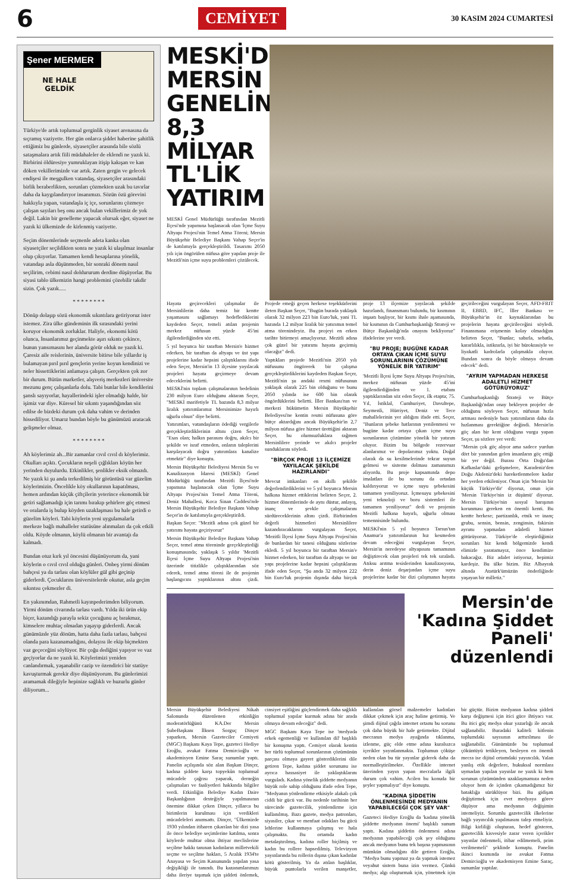6
CEMİYET
30 KASIM 2024 CUMARTESİ
Şener MERMER
NE HALE GELDİK
Türkiye'de artık toplumsal gerginlik siyaset arenasına da sıçramış vaziyette. Her gün onlarca şiddet haberine şahitlik ettiğimiz bu günlerde, siyasetçiler arasında bile sözlü sataşmalara artık fiili müdahaleler de eklendi ne yazık ki. Birbirini öldüresiye yumruklayan itişip kakışan ve kan döken vekillerimizde var artık. Zaten gergin ve gelecek endişesi ile meşgulken vatandaş, siyasetçiler arasındaki birlik beraberlikten, sorunları çözmekten uzak bu tavırlar daha da kaygılandırıyor insanımızı. Sözün özü görevini hakkıyla yapan, vatandaşla iç içe, sorunlarını çözmeye çalışan sayıları beş onu ancak bulan vekillerimiz de yok değil. Lakin bir genelleme yapacak olursak eğer, siyaset ne yazık ki ülkemizde de kirlenmiş vaziyette.
Seçim dönemlerinde seçmenle adeta kanka olan siyasetçiler seçildikten sonra ne yazık ki ulaşılmaz insanlar olup çıkıyorlar. Tamamen kendi hesaplarına yönelik, vatandaşı asla düşünmeden, bir sonraki dönem nasıl seçilirim, cebimi nasıl doldururum derdine düşüyorlar. Bu siyasi tablo ülkemizin hangi problemini çözebilir takdir sizin. Çok yazık.....
* * * * * * * *
Dönüp dolaşıp sözü ekonomik sıkıntılara getiriyoruz ister istemez. Zira ülke gündeminin ilk sırasındaki yerini koruyor ekonomik zorluklar. Haliyle, ekonomi kötü olunca, İnsanlarımız geçinmekte aşırı sıkıntı çekince, bunun yansımasını her alanda görür olduk ne yazık ki. Çaresiz aile reislerinin, üniversite bitirse bile yıllardır iş bulamayan pırıl pırıl gençlerin yerine koyun kendinizi ve neler hissettiklerini anlamaya çalışın. Gerçekten çok zor bir durum. Bütün marketler, alışveriş merkezleri üniversite mezunu genç çalışanlarla dolu. Tabi bunlar bile kendilerini şanslı sayıyorlar, hayallerindeki işler olmadığı halde, bir işimiz var diye. Küresel bir sıkıntı yaşandığından söz edilse de bizdeki durum çok daha vahim ve derinden hissediliyor. Umarız bundan böyle bu günümüzü aratacak gelişmeler olmaz.
* * * * * * * *
Ah köylerimiz ah...Bir zamanlar cıvıl cıvıl dı köylerimiz. Okulları açıktı. Çocukların neşeli çığlıkları köyün her yerinden duyulurdu. Etkinlikler, şenlikler eksik olmazdı. Ne yazık ki şu anda terkedilmiş bir görüntüsü var güzelim köylerimizin. Öncelikle köy okullarının kapatılması, hemen ardından küçük çiftçilerin yeterince ekonomik bir getiri sağlamadığı için tarımı bırakıp şehirlere göç etmesi ve oralarda iş bulup köyden uzaklaşması bu hale getirdi o güzelim köyleri. Tabi köylerin yeni uygulamalarla merkeze bağlı mahalleler statüsüne alınmaları da çok etkili oldu. Köyde olmanın, köylü olmanın bir avantajı da kalmadı.
Bundan otuz kırk yıl öncesini düşünüyorum da, yani köylerin o cıvıl cıvıl olduğu günleri. Onbeş yirmi dönüm bahçesi ya da tarlası olan köylüler gül gibi geçinip giderlerdi. Çocuklarını üniversitelerde okutur, asla geçim sıkıntısı çekmezler di.
En yakınımdan, Rahmetli kayınpederimden biliyorum. Yirmi dönüm civarında tarlası vardı. Yılda iki ürün ekip biçer, kazandığı parayla sekiz çocuğunu aç bırakmaz, kimselere muhtaç olmadan yaşayıp giderlerdi. Ancak günümüzde yüz dönüm, hatta daha fazla tarlası, bahçesi olanda para kazanamadığını, dolayısı ile ekip biçmekten vaz geçeceğini söylüyor. Bir çoğu dediğini yapıyor ve vaz geçiyorlar da ne yazık ki. Köylerimizi yeniden canlandırmak, yaşanabilir cazip ve özendirici bir statüye kavuşturmak gerekir diye düşünüyorum. Bu günlerimizi aramamak dileğiyle hepinize sağlıklı ve huzurlu günler diliyorum...
MESKİ'DEN MERSİN GENELİNE 8,3 MİLYAR TL'LİK YATIRIM
MESKİ Genel Müdürlüğü tarafından Mezitli İlçesi'nde yapımına başlanacak olan 'İçme Suyu Altyapı Projesi'nin Temel Atma Töreni; Mersin Büyükşehir Belediye Başkanı Vahap Seçer'in de katılımıyla gerçekleştirildi. Tasarımı 2050 yılı için öngörülen nüfusa göre yapılan proje ile Mezitli'nin içme suyu problemleri çözülecek.
Hayata geçirecekleri çalışmalar ile Mersinlilerin daha temiz bir kentte yaşamasını sağlamayı hedeflediklerini kaydeden Seçer, temeli atılan projenin merkez nüfusun yüzde 45'ini ilgilendirdiğinden söz etti.
5 yıl boyunca bir taraftan Mersin'e hizmet ederken, bir taraftan da altyapı ve üst yapı projelerine kadar hepsini çalıştıklarını ifade eden Seçer, Mersin'in 13 ilçesine yayılacak projeleri hayata geçirmeye devam edeceklerini belirtti.
MESKİ'nin toplam çalışmalarının bedelinin 230 milyon Euro olduğunu aktaran Seçer, "MESKİ marifetiyle TL bazında 8,3 milyar liralık yatırımlarımız Mersinimize hayırlı uğurlu olsun" diye belirtti.
Yatırımları, vatandaşların ödediği vergilerle gerçekleştirdiklerinin altını çizen Seçer, "Esas olan; halkın parasını doğru, akılcı bir şekilde ve israf etmeden, onların taleplerini karşılayacak doğru yatırımlara kanalize etmektir" diye konuştu.
Mersin Büyükşehir Belediyesi Mersin Su ve Kanalizasyon İdaresi (MESKİ) Genel Müdürlüğü tarafından Mezitli İlçesi'nde yapımına başlanacak olan 'İçme Suyu Altyapı Projesi'nin Temel Atma Töreni, Deniz Mahallesi, Koca Sinan Caddesi'nde Mersin Büyükşehir Belediye Başkanı Vahap Seçer'in de katılımıyla gerçekleştirildi.
Başkan Seçer: "Mezitli adına çok güzel bir yatırımı hayata geçiriyoruz"
Mersin Büyükşehir Belediye Başkanı Vahap Seçer, temel atma töreninde gerçekleştirdiği konuşmasında; yaklaşık 5 yıldır 'Mezitli İlçesi İçme Suyu Altyapı Projesi'nin üzerinde titizlikle çalıştıklarından söz ederek, temel atma töreni ile de projenin başlangıcını yaptıklarının altını çizdi. Projede emeği geçen herkese teşekkürlerini ileten Başkan Seçer, "Bugün burada yaklaşık olarak 32 milyon 223 bin Euro'luk, yani TL bazında 1.2 milyar liralık bir yatırımın temel atma törenindeyiz. Bu projeyi en erken tarihte bitirmeyi amaçlıyoruz. Mezitli adına çok güzel bir yatırımı hayata geçirmiş olacağız" dedi.
Yaptıkları projede Mezitli'nin 2050 yılı nüfusunu öngörerek bir çalışma gerçekleştirdiklerini kaydeden Başkan Seçer, Mezitli'nin şu andaki resmi nüfusunun yaklaşık olarak 225 bin olduğunu ve bunu 2050 yılında ise 600 bin olarak öngördüklerini belirtti. İller Bankası'nın ve merkezi hükümetin Mersin Büyükşehir Belediyesi'ne kentin resmi nüfusuna göre bütçe aktardığını ancak Büyükşehir'in 2,7 milyon nüfusa göre hizmet ürettiğini aktaran Seçer, bu olumsuzluklara rağmen Mersinlilere yerinde ve akılcı projeler sunduklarını söyledi.
"BİRÇOK PROJE 13 İLÇEMİZE YAYILACAK ŞEKİLDE HAZIRLANDI"
Mevcut imkanları en akıllı şekilde değerlendirdiklerini ve 5 yıl boyunca Mersin halkına hizmet ettiklerini belirten Seçer, 2. hizmet dönemlerinde de aynı düstur, anlayış, inanç ve şevkle çalışmalarını sürdüreceklerinin altını çizdi. Birbirinden değerli hizmetleri Mersinlilere kazandıracaklarını vurgulayan Seçer, 'Mezitli İlçesi İçme Suyu Altyapı Projesi'nin de bunlardan bir tanesi olduğunu sözlerine ekledi. 5 yıl boyunca bir taraftan Mersin'e hizmet ederken, bir taraftan da altyapı ve üst yapı projelerine kadar hepsini çalıştıklarını ifade eden Seçer, "Şu anda 32 milyon 222 bin Euro'luk projenin dışında daha birçok proje 13 ilçemize yayılacak şekilde hazırlandı, finansmanı bulundu, bir kısmının inşaatı başlıyor, bir kısmı ihale aşamasında, bir kısmının da Cumhurbaşkanlığı Strateji ve Bütçe Başkanlığı'nda onayını bekliyoruz" ifadelerine yer verdi.
"BU PROJE; BUGÜNE KADAR ORTAYA ÇIKAN İÇME SUYU SORUNLARININ ÇÖZÜMÜNE YÖNELİK BİR YATIRIM"
'Mezitli İlçesi İçme Suyu Altyapı Projesi'nin, merkez nüfusun yüzde 45'ini ilgilendirdiğinden ve 1. etabını yaptıklarından söz eden Seçer, ilk etapta; 75. Yıl, İstiklal, Cumhuriyet, Davultepe, Seymenli, Hürriyet, Deniz ve Tece mahallelerinin yer aldığını ifade etti. Seçer, "Bunların şebeke hatlarının yenilenmesi ve bugüne kadar ortaya çıkan içme suyu sorunlarının çözümüne yönelik bir yatırım oluyor. Bizim bu bölgede rezervuar alanlarımız ve depolarımız yoktu. Doğal olarak da su kesilmelerinde tekrar suyun gelmesi ve sisteme dolması zamanımızı alıyordu. Bu proje kapsamında depo imalatları ile bu sorunu da ortadan kaldırıyoruz ve içme suyu şebekesini tamamen yeniliyoruz. İçmesuyu şebekesini yeni teknoloji ve boru sistemleri ile tamamen yeniliyoruz" dedi ve projenin Mezitli halkına hayırlı, uğurlu olması temennisinde bulundu.
MESKİ'nin 5 yıl boyunca Tarsus'tan Anamur'a yatırımlarının hız kesmeden devam edeceğini vurgulayan Seçer, Mersin'in neredeyse altyapısını tamamının değiştirecek olan projeleri tek tek sıraladı. Atıksu arıtma tesislerinden kanalizasyona, derin deniz deşarjından içme suyu projelerine kadar bir dizi çalışmanın hayata geçirileceğini vurgulayan Seçer, AFD-FRIT II, EBRD, IFC, İller Bankası ve Büyükşehir'in öz kaynaklarından bu projelerin hayata geçirileceğini söyledi. Finansmana erişmenin kolay olmadığını belirten Seçer, "Bunlar; sabırla, sebatla, kararlılıkla, istikrarla, iyi bir bürokrasiyle ve liyakatli kadrolarla çalışmakla oluyor. Bundan sonra da böyle olmaya devam edecek" dedi.
"AYRIM YAPMADAN HERKESE ADALETLİ HİZMET GÖTÜRÜYORUZ"
Cumhurbaşkanlığı Strateji ve Bütçe Başkanlığı'ndan onay bekleyen projeler de olduğunu söyleyen Seçer, nüfusun hızla artması nedeniyle bazı yatırımların daha da hızlanması gerektiğine değindi. Mersin'in göç alan bir kent olduğuna vurgu yapan Seçer, şu sözlere yer verdi:
"Mersin çok göç alıyor ama sadece yurdun dört bir yanından gelen insanların göç ettiği bir yer değil. Burası Orta Doğu'dan Kafkaslar'daki gelişmelere, Karadeniz'den Doğu Akdeniz'deki hareketlenmelere kadar her yerden etkileniyor. Onun için 'Mersin bir küçük Türkiye'dir' diyoruz, onun için 'Mersin Türkiye'nin iz düşümü' diyoruz. Mersin Türkiye'nin sosyal barışının korunması gereken en önemli kenti. Bu kentte herkese; partizanlık, etnik ve inanç grubu, sensin, bensin, zenginsin, fakirsin ayrımı yapmadan adaletli hizmet götürüyoruz. Türkiye'de eleştirdiğimiz sorunları biz kendi bölgemizde kendi elimizle yaratamayız, önce kendimize bakacağız. Biz adalet istiyoruz, hepimiz kardeşiz. Bu ülke bizim. Biz Albayrak altında Atatürk'ümüzün önderliğinde yaşayan bir milletiz."
Mersin'de 'Kadına Şiddet Paneli' düzenlendi
Mersin Büyükşehir Belediyesi Nikah Salonunda düzenlenen etkinliğin moderatörlüğünü KA.Der Mersin ŞubeBaşkanı İlksen Sorguç Dinçer yaparken, Mersin Gazeteciler Cemiyeti (MGC) Başkanı Kaya Tepe, gazeteci Hediye Eroğlu, avukat Fatma Demircioğlu ve akademisyen Emine Saraç sunumlar yaptı. Panelin açılışında söz alan Başkan Dinçer, kadına şiddete karşı topyekûn toplumsal mücadele çağrısı yaparak, derneğin çalışmaları ve faaliyetleri hakkında bilgiler verdi. Etkinliğin Belediye Kadın Daire Başkanlığının desteğiyle yapılmasının önemine dikkat çeken Dinçer, yıllarca bu birimlerin kurulması için verdikleri mücadeleleri anımsattı. Dinçer, "Ülkemizde 1930 yılından itibaren çıkarılan bir dizi yasa ile önce belediye seçimlerine katılma, sonra köylerde muhtar olma ihtiyar meclislerine seçilme hakkı tanınan kadınların milletvekili seçme ve seçilme hakları, 5 Aralık 1934'te Anayasa ve Seçim Kanununda yapılan yasa değişikliği ile tanındı. Bu kazanımlarımızı daha ileriye taşımak için şiddeti önlemek, cinsiyet eşitliğini güçlendirmek daha sağlıklı toplumsal yapılar kurmak adına bir arada olmaya devam edeceğiz" dedi.
MGC Başkanı Kaya Tepe ise 'medyada erkek egemenliği ve kullanılan dil' başlıklı bir konuşma yaptı. Cemiyet olarak kentin her türlü toplumsal sorunlarının çözümünün parçası olmaya gayret gösterdiklerini dile getiren Tepe, kadına şiddet sorununu ise ayrıca hassasiyet ile yaklaştıklarını vurguladı. Kadına yönelik şiddette medyanın büyük role sahip olduğunu ifade eden Tepe, "Medyanın yönlendirme etkisiyle alakalı çok ciddi bir gücü var. Bu nedenle tarihinin her sürecinde gazetecilik, yönlendirme için kullanılmış. Bazı gazete, medya patronları, siyasiler, çıkar ve menfaat odakları bu gücü lehlerine kullanmaya çalışmış ve hala çalışmakta. Bu ortamda kadın metalaştırılmış, kadına roller biçilmiş ve kadın bu rollere hapsedilmiş. Televizyon yayınlarında bu rollerin dışına çıkan kadınlar kötü gösterilmiş. Ya da atılan başlıklar, büyük puntolarla verilen manşetler, kullanılan görsel malzemeler kadınları dikkat çekmek için araç haline getirmiş. Ve şimdi dijital çağda internet ortamı bu sorunu çok daha büyük bir hale getirmekte. Dijital mecranın medya ayağında tıklanma, izlenme, güç elde etme adına kuralsızca içerikler yayınlanmakta. Toplumun çöküşe neden olan bu tür yayınlar giderek daha da normalleştirilmekte. Özellikle internet üzerinden yayın yapan mecralarla ilgili durum çok vahim. Acilen bu konuda bir şeyler yapmalıyız" diye konuştu.
"KADINA ŞİDDETİN ÖNLENMESİNDE MEDYANIN YAPABİLECEĞİ ÇOK ŞEY VAR"
Gazeteci Hediye Eroğlu da 'kadına yönelik şiddette medyanın önemi' başlıklı sunum yaptı. Kadına şiddetin önlenmesi adına medyanın yapabileceği çok şey olduğunu ancak medyanın bunu tek başına yapmasının mümkün olmadığını dile getiren Eroğlu, "Medya bunu yapmaz ya da yapmak istemez veyahut sistem buna izin vermez. Çünkü medya; algı oluşturmak için, yönetmek için bir güçtür. Bizim medyanın kadına şiddeti karşı değişmesi için itici güce ihtiyacı var. Bu itici güç medya okur yazarlığı ile ancak sağlanabilir. Buradaki kaliteli kitlenin toplumdaki sayısının arttırılması ile sağlanabilir. Günümüzde bu toplumsal çöküntüyü tetikleyen, besleyen en önemli mecra ise dijital ortamdaki yayıncılık. Yalan yanlış etik değerlere, hukuksal normlara uymadan yapılan yayınlar ne yazık ki hem sorunun çözümünden uzaklaşmamıza neden oluyor hem de içinden çıkamadığımız bir bataklığa sürüklüyor bizi. Bu gidişatı değiştirmek için evet medyaya görev düşüyor ama medyanın değişimin istemeliyiz. Sorumlu gazetecilik ilkelerine bağlı yayıncılık yapılmasını talep etmeliyiz. Bilgi kirliliği oluşturan, hedef gösteren, gazetecilik kisvesiyle zarar veren içerikler yayınlar önlenmeli, itibar edilmemeli, prim verilmemeli" şeklinde konuştu. Panelin ikinci kısmında ise avukat Fatma Demircioğlu ve akademisyen Emine Saraç, sunumlar yaptılar.